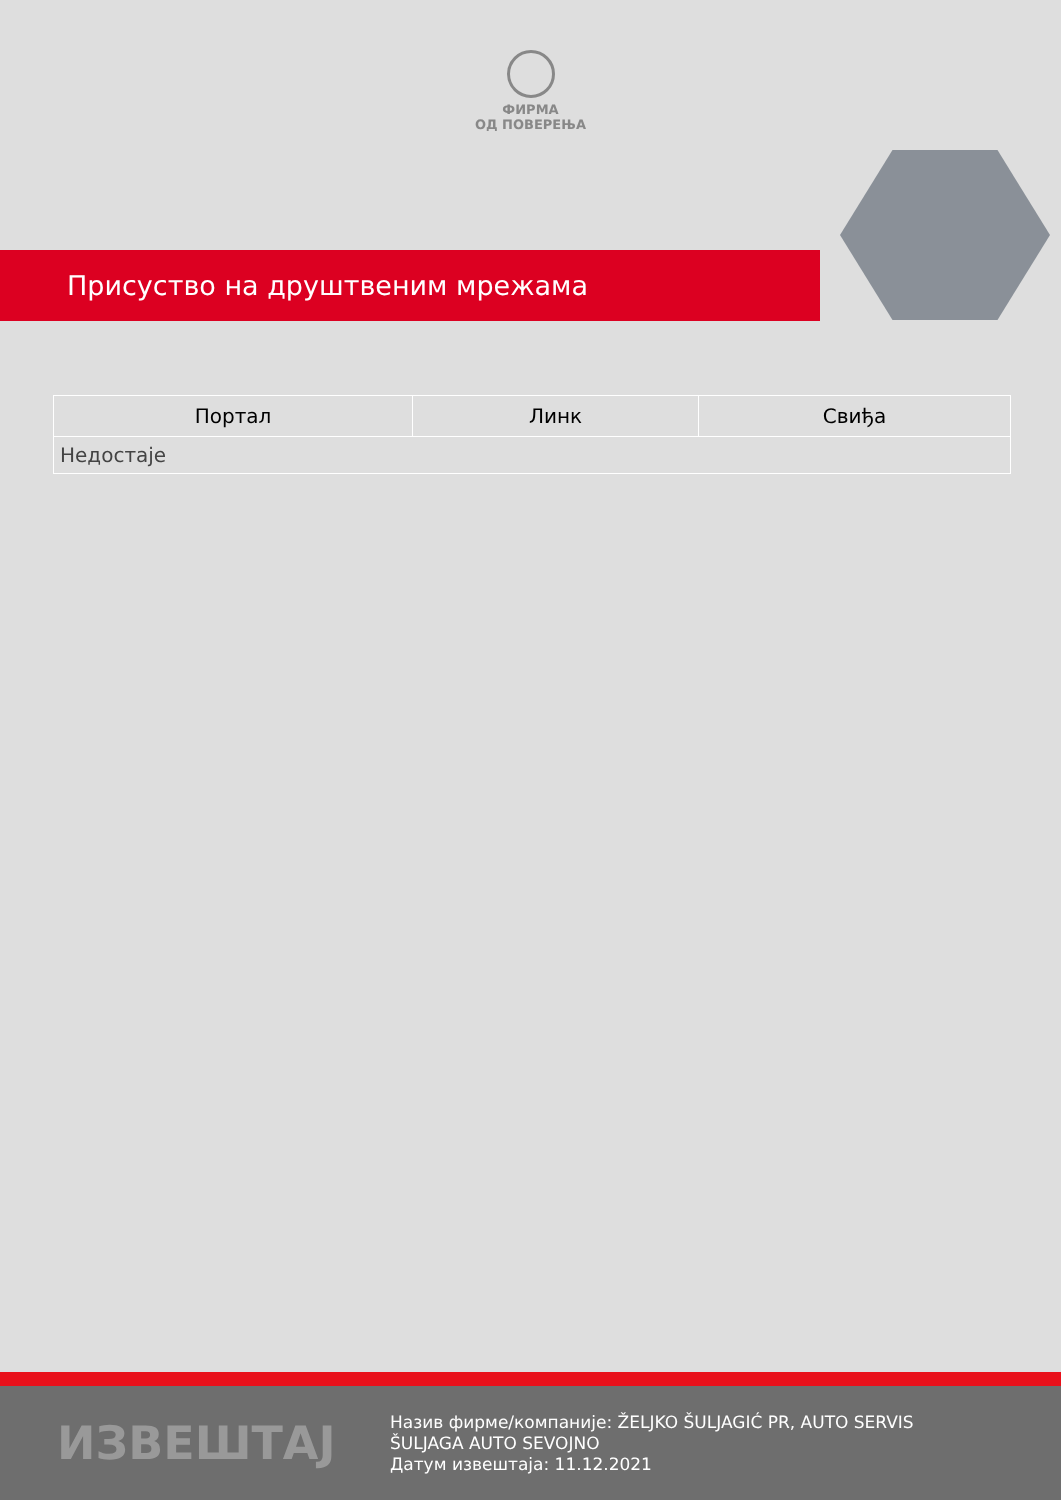ФИРМА
ОД ПОВЕРЕЊА
Присуство на друштвеним мрежама
| Портал | Линк | Свиђа |
| --- | --- | --- |
| Недостаје | | |
ИЗВЕШТАЈ
Назив фирме/компаније: ŽELJKO ŠULJAGIĆ PR, AUTO SERVIS ŠULJAGA AUTO SEVOJNO
Датум извештаја: 11.12.2021